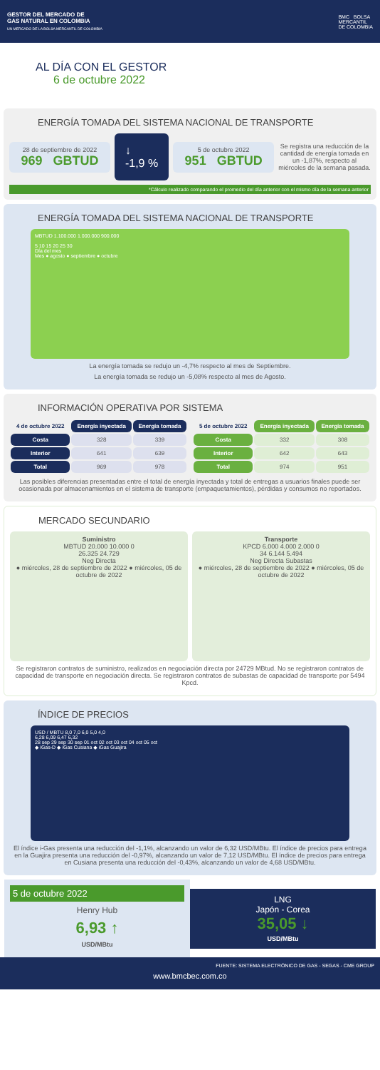GESTOR DEL MERCADO DE
GAS NATURAL EN COLOMBIA
UN MERCADO DE LA BOLSA MERCANTIL DE COLOMBIA
BMC BOLSA
MERCANTIL
DE COLOMBIA
AL DÍA CON EL GESTOR
6 de octubre 2022
ENERGÍA TOMADA DEL SISTEMA NACIONAL DE TRANSPORTE
28 de septiembre de 2022
969 GBTUD
↓
-1,9 %
5 de octubre 2022
951 GBTUD
Se registra una reducción de la cantidad de energía tomada en un -1,87%, respecto al miércoles de la semana pasada.
*Cálculo realizado comparando el promedio del día anterior con el mismo día de la semana anterior
ENERGÍA TOMADA DEL SISTEMA NACIONAL DE TRANSPORTE
MBTUD 1.100.000 1.000.000 900.000
5 10 15 20 25 30
Día del mes
Mes ● agosto ● septiembre ● octubre
La energía tomada se redujo un -4,7% respecto al mes de Septiembre.
La energía tomada se redujo un -5,08% respecto al mes de Agosto.
INFORMACIÓN OPERATIVA POR SISTEMA
| 4 de octubre 2022 | Energía inyectada | Energía tomada |
| --- | --- | --- |
| Costa | 328 | 339 |
| Interior | 641 | 639 |
| Total | 969 | 978 |
| 5 de octubre 2022 | Energía inyectada | Energía tomada |
| --- | --- | --- |
| Costa | 332 | 308 |
| Interior | 642 | 643 |
| Total | 974 | 951 |
Las posibles diferencias presentadas entre el total de energía inyectada y total de entregas a usuarios finales puede ser ocasionada por almacenamientos en el sistema de transporte (empaquetamientos), pérdidas y consumos no reportados.
MERCADO SECUNDARIO
Suministro
MBTUD 20.000 10.000 0
26.325 24.729
Neg Directa
● miércoles, 28 de septiembre de 2022 ● miércoles, 05 de octubre de 2022
Transporte
KPCD 6.000 4.000 2.000 0
34 6.144 5.494
Neg Directa Subastas
● miércoles, 28 de septiembre de 2022 ● miércoles, 05 de octubre de 2022
Se registraron contratos de suministro, realizados en negociación directa por 24729 MBtud. No se registraron contratos de capacidad de transporte en negociación directa. Se registraron contratos de subastas de capacidad de transporte por 5494 Kpcd.
ÍNDICE DE PRECIOS
USD / MBTU 8,0 7,0 6,0 5,0 4,0
6,28 6,09 6,47 6,32
28 sep 29 sep 30 sep 01 oct 02 oct 03 oct 04 oct 05 oct
◆ iGas-D ◆ iGas Cusiana ◆ iGas Guajira
El índice i-Gas presenta una reducción del -1,1%, alcanzando un valor de 6,32 USD/MBtu. El índice de precios para entrega en la Guajira presenta una reducción del -0,97%, alcanzando un valor de 7,12 USD/MBtu. El índice de precios para entrega en Cusiana presenta una reducción del -0,43%, alcanzando un valor de 4,68 USD/MBtu.
5 de octubre 2022
Henry Hub
6,93 ↑
USD/MBtu
LNG
Japón - Corea
35,05 ↓
USD/MBtu
FUENTE: SISTEMA ELECTRÓNICO DE GAS - SEGAS - CME GROUP
www.bmcbec.com.co